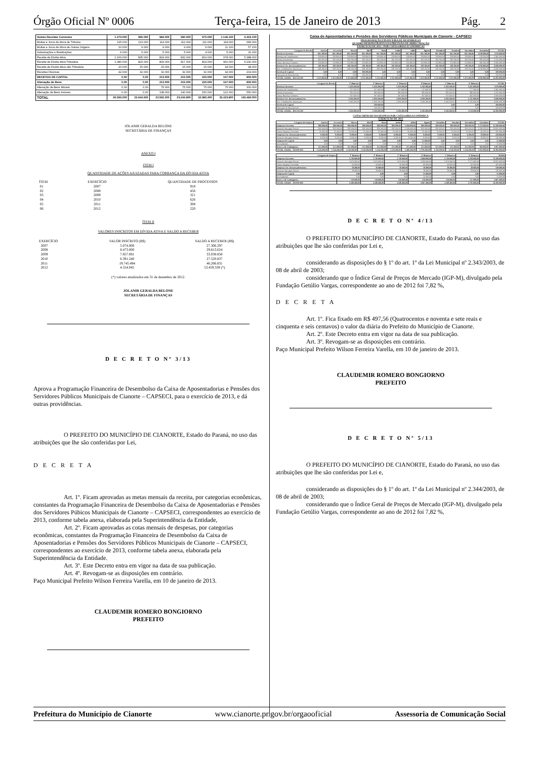Órgão Oficial Nº 0006 Terça-feira, 15 de Janeiro de 2013 Pág. 2
| Outras Receitas Correntes | 1.273.000 | 995.000 | 984.000 | 990.000 | 975.000 | 1.146.100 | 6.363.100 |
| Multas e Juros de Mora de Tributos | 115.000 | 113.000 | 114.000 | 112.000 | 111.000 | 118.000 | 683.000 |
| Multas e Juros de Mora de Outras Origens | 10.000 | 9.000 | 9.000 | 9.000 | 9.000 | 11.100 | 57.100 |
| Indenizações e Restituições | 6.000 | 6.000 | 5.000 | 5.000 | 4.000 | 5.000 | 31.000 |
| Receita da Dívida Ativa | 1.100.000 | 835.000 | 824.000 | 832.000 | 819.000 | 978.000 | 5.388.000 |
| Receita da Dívida Ativa Tributária | 1.080.000 | 820.000 | 809.000 | 817.000 | 804.000 | 960.000 | 5.290.000 |
| Receita da Dívida Ativa não Tributária | 20.000 | 15.000 | 15.000 | 15.000 | 15.000 | 18.000 | 98.000 |
| Receitas Diversas | 42.000 | 32.000 | 32.000 | 32.000 | 32.000 | 34.000 | 204.000 |
| RECEITAS DE CAPITAL | 0,00 | 0,00 | 213.000 | 215.000 | 225.000 | 197.000 | 850.000 |
| Alienação de Bens | 0,00 | 0,00 | 213.000 | 215.000 | 225.000 | 197.000 | 850.000 |
| Alienação de Bens Móveis | 0,00 | 0,00 | 75.000 | 75.000 | 75.000 | 75.000 | 300.000 |
| Alienação de Bens Imóveis | 0,00 | 0,00 | 138.000 | 140.000 | 150.000 | 122.000 | 550.000 |
| TOTAL | 26.593.200 | 23.644.600 | 23.592.200 | 23.244.800 | 22.985.400 | 35.423.800 | 145.484.000 |
JOLANIR GERALDA BELONE
SECRETÁRIA DE FINANÇAS
ANEXO I
ITEM I
QUANTIDADE DE AÇÕES AJUIZADAS PARA COBRANÇA DA DÍVIDA ATIVA
| ÍTEM | EXERCÍCIO | QUANTIDADE DE PROCESSOS |
| 01 | 2007 | 918 |
| 02 | 2008 | 456 |
| 03 | 2009 | 321 |
| 04 | 2010 | 626 |
| 05 | 2011 | 308 |
| 06 | 2012 | 220 |
ÍTEM II
VALORES INSCRITOS EM DÍVIDA ATIVA E SALDO A RECEBER
| EXERCÍCIO | VALOR INSCRITO (R$) | SALDO A RECEBER (R$) |
| 2007 | 5.074.000 | 27.306.297 |
| 2008 | 8.473.000 | 29.813.624 |
| 2009 | 7.857.081 | 33.038.858 |
| 2010 | 6.391.240 | 27.520.837 |
| 2011 | 19.745.494 | 46.266.831 |
| 2012 | 4.554.045 | 53.459.338 (*) |
(*) valores atualizados em 31 de dezembro de 2012.
JOLANIR GERALDA BELONE
SECRETÁRIA DE FINANÇAS
D E C R E T O Nº 3/13
Aprova a Programação Financeira de Desembolso da Caixa de Aposentadorias e Pensões dos Servidores Públicos Municipais de Cianorte – CAPSECI, para o exercício de 2013, e dá outras providências.
O PREFEITO DO MUNICÍPIO DE CIANORTE, Estado do Paraná, no uso das atribuições que lhe são conferidas por Lei,
DECRETA
Art. 1º. Ficam aprovadas as metas mensais da receita, por categorias econômicas, constantes da Programação Financeira de Desembolso da Caixa de Aposentadorias e Pensões dos Servidores Púbicos Municipais de Cianorte – CAPSECI, correspondentes ao exercício de 2013, conforme tabela anexa, elaborada pela Superintendência da Entidade,
Art. 2º. Ficam aprovadas as cotas mensais de despesas, por categorias econômicas, constantes da Programação Financeira de Desembolso da Caixa de Aposentadorias e Pensões dos Servidores Públicos Municipais de Cianorte – CAPSECI, correspondentes ao exercício de 2013, conforme tabela anexa, elaborada pela Superintendência da Entidade.
Art. 3º. Este Decreto entra em vigor na data de sua publicação.
Art. 4º. Revogam-se as disposições em contrário.
Paço Municipal Prefeito Wilson Ferreira Varella, em 10 de janeiro de 2013.
CLAUDEMIR ROMERO BONGIORNO
PREFEITO
Caixa de Aposentadorias e Pensões dos Servidores Públicos Municipais de Cianorte - CAPSECI
PROGRAMAÇÃO FINANCEIRA DE DESEMBOLSO
QUADRO DEMONSTRATIVO DA PREVISÃO DE ARRECADAÇÃO
EXERCÍCIO DE 2013 / POR CATEGORIAS ECONÔMICAS
| Categoria da Receita | Janeiro | Fevereiro | Março | Abril | Maio | Junho | Julho | Agosto | Setembro | Outubro | Novembro | Dezembro | TOTAL |
| --- | --- | --- | --- | --- | --- | --- | --- | --- | --- | --- | --- | --- | --- |
| Receitas Correntes | 605.100,00 | 605.100,00 | 605.100,00 | 605.100,00 | 605.100,00 | 605.100,00 | 605.100,00 | 605.100,00 | 605.100,00 | 605.100,00 | 605.100,00 | 1.019.900,00 | 7.676.000,00 |
| Receitas de Contribuições | 258.800,00 | 258.800,00 | 258.800,00 | 258.800,00 | 258.800,00 | 258.800,00 | 258.800,00 | 258.800,00 | 258.800,00 | 258.800,00 | 258.800,00 | 518.200,00 | 3.365.000,00 |
| Receita Patrimonial | 192.500,00 | 192.500,00 | 192.500,00 | 192.500,00 | 192.500,00 | 192.500,00 | 192.500,00 | 192.500,00 | 192.500,00 | 192.500,00 | 192.500,00 | 193.500,00 | 2.311.000,00 |
| Outras Receitas Correntes | 153.800,00 | 153.800,00 | 153.800,00 | 153.800,00 | 153.800,00 | 153.800,00 | 153.800,00 | 153.800,00 | 153.800,00 | 153.800,00 | 153.800,00 | 308.200,00 | 2.000.000,00 |
| Receitas Cor. Intraorçamentárias | 508.100,00 | 508.100,00 | 508.100,00 | 508.100,00 | 508.100,00 | 508.100,00 | 508.100,00 | 508.100,00 | 508.100,00 | 508.100,00 | 508.100,00 | 1.016.900,00 | 6.606.000,00 |
| Res. Contribuições Intraorçam. | 508.100,00 | 508.100,00 | 508.100,00 | 508.100,00 | 508.100,00 | 508.100,00 | 508.100,00 | 508.100,00 | 508.100,00 | 508.100,00 | 508.100,00 | 1.016.900,00 | 6.606.000,00 |
| Receitas de Capital | 0,00 | 0,00 | 0,00 | 100.000,00 | 0,00 | 0,00 | 0,00 | 0,00 | 0,00 | 0,00 | 0,00 | 0,00 | 100.000,00 |
| Alienação de Bens Imóveis | 0,00 | 0,00 | 0,00 | 100.000,00 | 0,00 | 0,00 | 0,00 | 0,00 | 0,00 | 0,00 | 0,00 | 0,00 | 100.000,00 |
| TOTAL GERAL - RECEITAS | 1.113.200,00 | 1.113.200,00 | 1.113.200,00 | 1.213.200,00 | 1.113.200,00 | 1.113.200,00 | 1.113.200,00 | 1.113.200,00 | 1.113.200,00 | 1.113.200,00 | 1.113.200,00 | 2.036.800,00 | 14.382.000,00 |
| Categoria da Receita | 1º Bimestre | 2º Bimestre | 3º Bimestre | 4º Bimestre | 5º Bimestre | 6º Bimestre | TOTAL |
| --- | --- | --- | --- | --- | --- | --- | --- |
| Receitas Correntes | 1.210.200,00 | 1.210.200,00 | 1.210.200,00 | 1.210.200,00 | 1.210.200,00 | 1.625.000,00 | 7.676.000,00 |
| Receitas de Contribuições | 517.600,00 | 517.600,00 | 517.600,00 | 517.600,00 | 517.600,00 | 777.000,00 | 3.365.000,00 |
| Receita Patrimonial | 385.000,00 | 385.000,00 | 385.000,00 | 385.000,00 | 385.000,00 | 386.000,00 | 2.311.000,00 |
| Outras Receitas Correntes | 307.600,00 | 307.600,00 | 307.600,00 | 307.600,00 | 307.600,00 | 462.000,00 | 2.000.000,00 |
| Receitas Cor. Intraorçamentárias | 1.016.200,00 | 1.016.200,00 | 1.016.200,00 | 1.016.200,00 | 1.016.200,00 | 1.525.000,00 | 6.606.000,00 |
| Res. Contribuições Intraorçam. | 1.016.200,00 | 1.016.200,00 | 1.016.200,00 | 1.016.200,00 | 1.016.200,00 | 1.525.000,00 | 6.606.000,00 |
| Receitas de Capital | | 100.000,00 | | | 0,00 | 0,00 | 100.000,00 |
| Alienação de Bens Imóveis | | 100.000,00 | | | 0,00 | 0,00 | 100.000,00 |
| TOTAL GERAL - RECEITAS | 2.226.400,00 | 2.326.400,00 | 2.226.400,00 | 2.226.400,00 | 2.226.400,00 | 3.150.000,00 | 14.382.000,00 |
COTAS MENSAIS DA DESPESA POR CATEGORIA ECONÔMICA
EXERCÍCIO DE 2013
| Categoria de Despesa | Janeiro | Fevereiro | Março | Abril | Maio | Junho | Julho | Agosto | Setembro | Outubro | Novembro | Dezembro | TOTAL |
| --- | --- | --- | --- | --- | --- | --- | --- | --- | --- | --- | --- | --- | --- |
| Despesas Correntes | 860.000,00 | 860.000,00 | 860.000,00 | 860.000,00 | 860.000,00 | 860.000,00 | 1.204.000,00 | 860.000,00 | 860.000,00 | 860.000,00 | 860.000,00 | 1.376.000,00 | 11.180.000,00 |
| Pessoal e Encargos Sociais | 835.000,00 | 835.000,00 | 835.000,00 | 835.000,00 | 835.000,00 | 835.000,00 | 1.169.000,00 | 835.000,00 | 835.000,00 | 835.000,00 | 835.000,00 | 1.336.000,00 | 10.855.000,00 |
| Outras Despesas Correntes | 25.000,00 | 25.000,00 | 25.000,00 | 25.000,00 | 25.000,00 | 25.000,00 | 35.000,00 | 25.000,00 | 25.000,00 | 25.000,00 | 25.000,00 | 40.000,00 | 325.000,00 |
| Despesas Cor. Intraorçamentárias | 9.200,00 | 9.200,00 | 9.200,00 | 9.200,00 | 9.200,00 | 9.200,00 | 9.200,00 | 9.200,00 | 9.200,00 | 9.200,00 | 9.200,00 | 18.800,00 | 120.000,00 |
| Pessoal e Encargos Sociais | 9.200,00 | 9.200,00 | 9.200,00 | 9.200,00 | 9.200,00 | 9.200,00 | 9.200,00 | 9.200,00 | 9.200,00 | 9.200,00 | 9.200,00 | 18.800,00 | 120.000,00 |
| Despesas de Capital | 0,00 | 0,00 | 0,00 | 0,00 | 0,00 | 0,00 | 0,00 | 15.000,00 | 0,00 | 0,00 | 0,00 | 0,00 | 15.000,00 |
| Investimentos | 0,00 | 0,00 | 0,00 | 0,00 | 0,00 | 0,00 | 0,00 | 15.000,00 | 0,00 | 0,00 | 0,00 | 0,00 | 15.000,00 |
| Reserva de Contingência | 255.000,00 | 255.000,00 | 255.000,00 | 255.000,00 | 255.000,00 | 255.000,00 | 255.000,00 | 255.000,00 | 255.000,00 | 255.000,00 | 255.000,00 | 262.000,00 | 3.067.000,00 |
| TOTAL GERAL - DESPESAS | 1.124.200,00 | 1.124.200,00 | 1.124.200,00 | 1.124.200,00 | 1.124.200,00 | 1.124.200,00 | 1.468.200,00 | 1.139.200,00 | 1.124.200,00 | 1.124.200,00 | 1.124.200,00 | 1.656.800,00 | 14.382.000,00 |
| Categoria de Despesa | 1º Bimestre | 2º Bimestre | 3º Bimestre | 4º Bimestre | 5º Bimestre | 6º Bimestre | SOMA |
| --- | --- | --- | --- | --- | --- | --- | --- |
| Despesas Correntes | 1.720.000,00 | 1.720.000,00 | 1.720.000,00 | 2.064.000,00 | 1.720.000,00 | 2.236.000,00 | 11.180.000,00 |
| Pessoal e Encargos Sociais | 1.670.000,00 | 1.670.000,00 | 1.670.000,00 | 2.004.000,00 | 1.670.000,00 | 2.171.000,00 | 10.855.000,00 |
| Outras Despesas Correntes | 50.000,00 | 50.000,00 | 50.000,00 | 60.000,00 | 50.000,00 | 65.000,00 | 325.000,00 |
| Despesas Cor. Intraorçamentárias | 18.400,00 | 18.400,00 | 18.400,00 | 18.400,00 | 18.400,00 | 28.000,00 | 120.000,00 |
| Pessoal e Encargos Sociais | 18.400,00 | 18.400,00 | 18.400,00 | 18.400,00 | 18.400,00 | 28.000,00 | 120.000,00 |
| Despesas de Capital | 0,00 | 0,00 | 0,00 | 15.000,00 | 0,00 | 0,00 | 15.000,00 |
| Investimentos | 0,00 | 0,00 | 0,00 | 15.000,00 | 0,00 | 0,00 | 15.000,00 |
| Reserva de Contingência | 510.000,00 | 510.000,00 | 510.000,00 | 510.000,00 | 510.000,00 | 517.000,00 | 3.067.000,00 |
| TOTAL GERAL - DESPESAS | 2.248.400,00 | 2.248.400,00 | 2.248.400,00 | 2.607.400,00 | 2.248.400,00 | 2.781.000,00 | 14.382.000,00 |
D E C R E T O Nº 4/13
O PREFEITO DO MUNICÍPIO DE CIANORTE, Estado do Paraná, no uso das atribuições que lhe são conferidas por Lei e,
considerando as disposições do § 1º do art. 1º da Lei Municipal nº 2.343/2003, de 08 de abril de 2003;
considerando que o Índice Geral de Preços de Mercado (IGP-M), divulgado pela Fundação Getúlio Vargas, correspondente ao ano de 2012 foi 7,82 %,
DECRETA
Art. 1º. Fica fixado em R$ 497,56 (Quatrocentos e noventa e sete reais e cinquenta e seis centavos) o valor da diária do Prefeito do Município de Cianorte.
Art. 2º. Este Decreto entra em vigor na data de sua publicação.
Art. 3º. Revogam-se as disposições em contrário.
Paço Municipal Prefeito Wilson Ferreira Varella, em 10 de janeiro de 2013.
CLAUDEMIR ROMERO BONGIORNO
PREFEITO
D E C R E T O Nº 5/13
O PREFEITO DO MUNICÍPIO DE CIANORTE, Estado do Paraná, no uso das atribuições que lhe são conferidas por Lei e,
considerando as disposições do § 1º do art. 1º da Lei Municipal nº 2.344/2003, de 08 de abril de 2003;
considerando que o Índice Geral de Preços de Mercado (IGP-M), divulgado pela Fundação Getúlio Vargas, correspondente ao ano de 2012 foi 7,82 %,
Prefeitura do Município de Cianorte www.cianorte.pr.gov.br/orgaooficial Assessoria de Comunicação Social